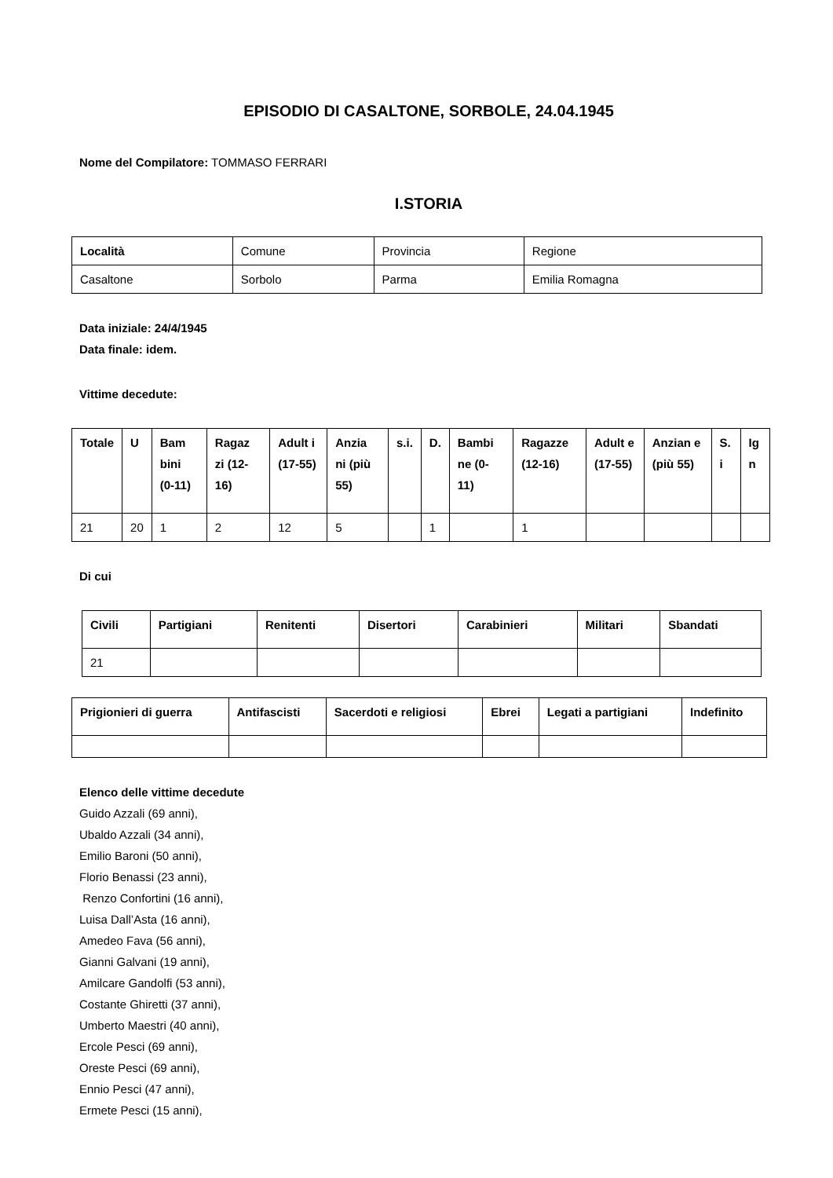EPISODIO DI CASALTONE, SORBOLE, 24.04.1945
Nome del Compilatore: TOMMASO FERRARI
I.STORIA
| Località | Comune | Provincia | Regione |
| Casaltone | Sorbolo | Parma | Emilia Romagna |
Data iniziale: 24/4/1945
Data finale: idem.
Vittime decedute:
| Totale | U | Bam bini (0-11) | Ragaz zi (12-16) | Adult i (17-55) | Anzia ni (più 55) | s.i. | D. | Bambi ne (0-11) | Ragazze (12-16) | Adult e (17-55) | Anzian e (più 55) | S. i | Ig n |
| --- | --- | --- | --- | --- | --- | --- | --- | --- | --- | --- | --- | --- | --- |
| 21 | 20 | 1 | 2 | 12 | 5 | | 1 | | 1 | | | | |
Di cui
| Civili | Partigiani | Renitenti | Disertori | Carabinieri | Militari | Sbandati |
| --- | --- | --- | --- | --- | --- | --- |
| 21 | | | | | | |
| Prigionieri di guerra | Antifascisti | Sacerdoti e religiosi | Ebrei | Legati a partigiani | Indefinito |
| --- | --- | --- | --- | --- | --- |
Elenco delle vittime decedute
Guido Azzali (69 anni),
Ubaldo Azzali (34 anni),
Emilio Baroni (50 anni),
Florio Benassi (23 anni),
Renzo Confortini (16 anni),
Luisa Dall’Asta (16 anni),
Amedeo Fava (56 anni),
Gianni Galvani (19 anni),
Amilcare Gandolfi (53 anni),
Costante Ghiretti (37 anni),
Umberto Maestri (40 anni),
Ercole Pesci (69 anni),
Oreste Pesci (69 anni),
Ennio Pesci (47 anni),
Ermete Pesci (15 anni),